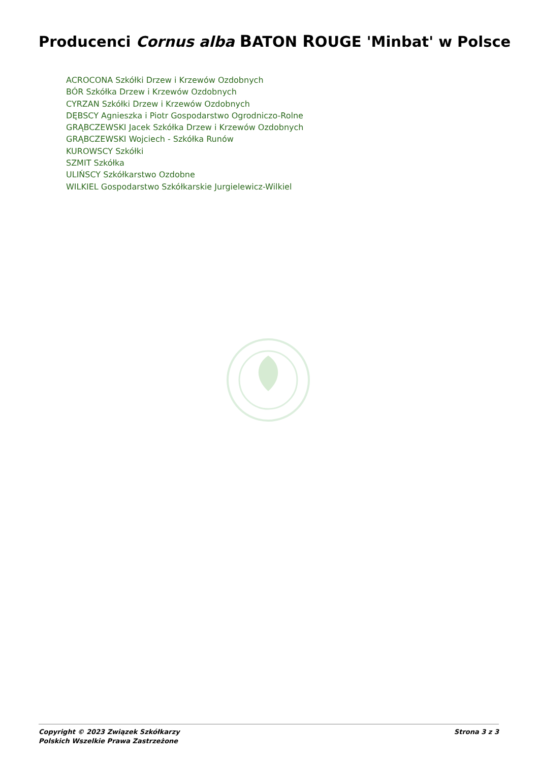Producenci Cornus alba BATON ROUGE 'Minbat' w Polsce
ACROCONA Szkółki Drzew i Krzewów Ozdobnych
BÓR Szkółka Drzew i Krzewów Ozdobnych
CYRZAN Szkółki Drzew i Krzewów Ozdobnych
DĘBSCY Agnieszka i Piotr Gospodarstwo Ogrodniczo-Rolne
GRĄBCZEWSKI Jacek Szkółka Drzew i Krzewów Ozdobnych
GRĄBCZEWSKI Wojciech - Szkółka Runów
KUROWSCY Szkółki
SZMIT Szkółka
ULIŃSCY Szkółkarstwo Ozdobne
WILKIEL Gospodarstwo Szkółkarskie Jurgielewicz-Wilkiel
Copyright © 2023 Związek Szkółkarzy
Polskich Wszelkie Prawa Zastrzeżone
Strona 3 z 3